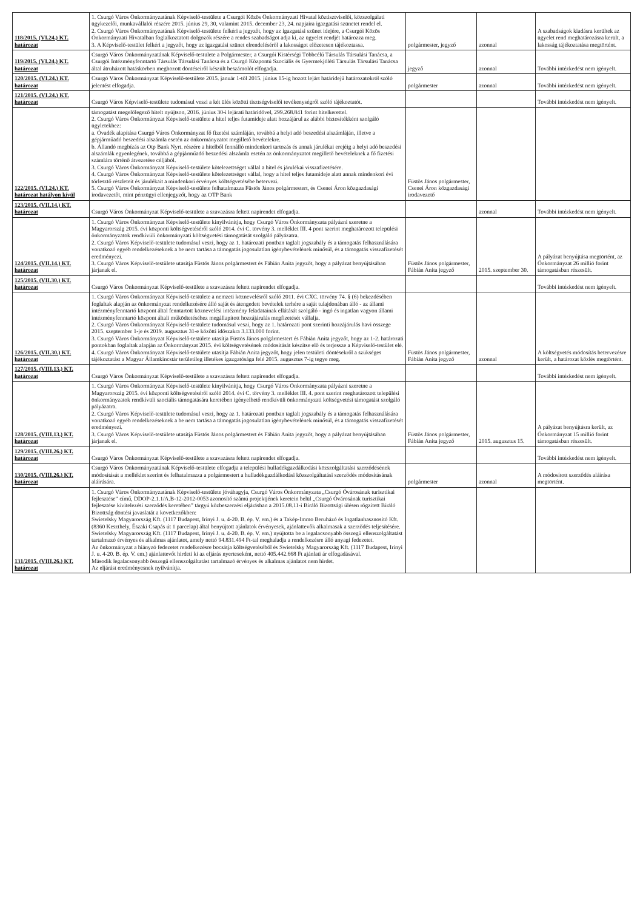| 118/2015. (VI.24.) KT. határozat | 1. Csurgó Város Önkormányzatának Képviselő-testülete a Csurgói Közös Önkormányzati Hivatal köztisztviselői, közszolgálati ügykezelői, munkavállalói részére 2015. június 29, 30, valamint 2015. december 23, 24. napjaira igazgatási szünetet rendel el. 2. Csurgó Város Önkormányzatának Képviselő-testülete felkéri a jegyzőt, hogy az igazgatási szünet idejére, a Csurgói Közös Önkormányzati Hivatalban foglalkoztatott dolgozók részére a rendes szabadságot adja ki, az ügyelet rendjét határozza meg. 3. A Képviselő-testület felkéri a jegyzőt, hogy az igazgatási szünet elrendeléséről a lakosságot előzetesen tájékoztassa. | polgármester, jegyző | azonnal | A szabadságok kiadásra kerültek az ügyelet rend meghatározásra került, a lakosság tájékoztatása megtörtént. |
| 119/2015. (VI.24.) KT. határozat | Csurgó Város Önkormányzatának Képviselő-testülete a Polgármester, a Csurgói Kistérségi Többcélú Társulás Társulási Tanácsa, a Csurgói Intézményfenntartó Társulás Társulási Tanácsa és a Csurgó Központú Szociális és Gyermekjóléti Társulás Társulási Tanácsa által átruházott hatáskörben meghozott döntéseiről készült beszámolót elfogadja. | jegyző | azonnal | További intézkedést nem igényelt. |
| 120/2015. (VI.24.) KT. határozat | Csurgó Város Önkormányzat Képviselő-testülete 2015. január 1-től 2015. június 15-ig hozott lejárt határidejű határozatokról szóló jelentést elfogadja. | polgármester | azonnal | További intézkedést nem igényelt. |
| 121/2015. (VI.24.) KT. határozat | Csurgó Város Képviselő-testülete tudomásul veszi a két ülés közötti tisztségviselői tevékenységről szóló tájékoztatót. | | | További intézkedést nem igényelt. |
| 122/2015. (VI.24.) KT. határozat hatályon kívül | támogatást megelőlegező hitelt nyújtson, 2016. június 30-i lejárati határidővel, 299.268.841 forint hitelkerettel. 2. Csurgó Város Önkormányzat Képviselő-testülete a hitel teljes futamideje alatt hozzájárul az alábbi biztosítékként szolgáló ügyletekhez: a. Óvadék alapítása Csurgó Város Önkormányzat fő fizetési számláján, továbbá a helyi adó beszedési alszámláján, illetve a gépjárműadó beszedési alszámla esetén az önkormányzatot megillető bevételekre. b. Állandó megbízás az Otp Bank Nyrt. részére a hitelből fennálló mindenkori tartozás és annak járulékai erejéig a helyi adó beszedési alszámlák egyenlegének, továbbá a gépjárműadó beszedési alszámla esetén az önkormányzatot megillető bevételeknek a fő fizetési számlára történő átvezetése céljából. 3. Csurgó Város Önkormányzat Képviselő-testülete kötelezettséget vállal a hitel és járulékai visszafizetésére. 4. Csurgó Város Önkormányzat Képviselő-testülete kötelezettséget vállal, hogy a hitel teljes futamideje alatt annak mindenkori évi törlesztő részleteit és járulékait a mindenkori érvényes költségvetésébe betervezi. 5. Csurgó Város Önkormányzat Képviselő-testülete felhatalmazza Füstös János polgármestert, és Csenei Áron közgazdasági irodavezetőt, mint pénzügyi ellenjegyzőt, hogy az OTP Bank | Füstös János polgármester, Csenei Áron közgazdasági irodavezető | | |
| 123/2015. (VII.14.) KT. határozat | Csurgó Város Önkormányzat Képviselő-testülete a szavazásra feltett napirendet elfogadja. | | azonnal | További intézkedést nem igényelt. |
| 124/2015. (VII.14.) KT. határozat | 1. Csurgó Város Önkormányzat Képviselő-testülete kinyilvánítja, hogy Csurgó Város Önkormányzata pályázni szeretne a Magyarország 2015. évi központi költségvetéséről szóló 2014. évi C. törvény 3. melléklet III. 4 pont szerint meghatározott települési önkormányzatok rendkívüli önkormányzati költségvetési támogatását szolgáló pályázatra. 2. Csurgó Város Képviselő-testülete tudomásul veszi, hogy az 1. határozati pontban taglalt jogszabály és a támogatás felhasználására vonatkozó egyéb rendelkezéseknek a be nem tartása a támogatás jogosulatlan igénybevételének minősül, és a támogatás visszafizetését eredményezi. 3. Csurgó Város Képviselő-testülete utasítja Füstös János polgármestert és Fábián Anita jegyzőt, hogy a pályázat benyújtásában járjanak el. | Füstös János polgármester, Fábián Anita jegyző | 2015. szeptember 30. | A pályázat benyújtása megtörtént, az Önkormányzat 26 millió forint támogatásban részesült. |
| 125/2015. (VII.30.) KT. határozat | Csurgó Város Önkormányzat Képviselő-testülete a szavazásra feltett napirendet elfogadja. | | | További intézkedést nem igényelt. |
| 126/2015. (VII.30.) KT. határozat | 1. Csurgó Város Önkormányzat Képviselő-testülete a nemzeti köznevelésről szóló 2011. évi CXC. törvény 74. § (6) bekezdésében foglaltak alapján az önkormányzat rendelkezésére álló saját és átengedett bevételek terhére a saját tulajdonában álló - az állami intézményfenntartó központ által fenntartott köznevelési intézmény feladatainak ellátását szolgáló - ingó és ingatlan vagyon állami intézményfenntartó központ általi működtetéséhez megállapított hozzájárulás megfizetését vállalja. 2. Csurgó Város Önkormányzat Képviselő-testülete tudomásul veszi, hogy az 1. határozati pont szerinti hozzájárulás havi összege 2015. szeptember 1-je és 2019. augusztus 31-e közötti időszakra 3.133.000 forint. 3. Csurgó Város Önkormányzat Képviselő-testülete utasítja Füstös János polgármestert és Fábián Anita jegyzőt, hogy az 1-2. határozati pontokban foglaltak alapján az Önkormányzat 2015. évi költségvetésének módosítását készítse elő és terjessze a Képviselő-testület elé. 4. Csurgó Város Önkormányzat Képviselő-testülete utasítja Fábián Anita jegyzőt, hogy jelen testületi döntésekről a szükséges tájékoztatást a Magyar Államkincstár területileg illetékes igazgatósága felé 2015. augusztus 7-ig tegye meg. | Füstös János polgármester, Fábián Anita jegyző | azonnal | A költségvetés módosítás betervezésre került, a határozat közlés megtörtént. |
| 127/2015. (VIII.13.) KT. határozat | Csurgó Város Önkormányzat Képviselő-testülete a szavazásra feltett napirendet elfogadja. | | | További intézkedést nem igényelt. |
| 128/2015. (VIII.13.) KT. határozat | 1. Csurgó Város Önkormányzat Képviselő-testülete kinyilvánítja, hogy Csurgó Város Önkormányzata pályázni szeretne a Magyarország 2015. évi központi költségvetéséről szóló 2014. évi C. törvény 3. melléklet III. 4. pont szerint meghatározott települési önkormányzatok rendkívüli szociális támogatására keretében igényelhető rendkívüli önkormányzati költségvetési támogatást szolgáló pályázatra. 2. Csurgó Város Képviselő-testülete tudomásul veszi, hogy az 1. határozati pontban taglalt jogszabály és a támogatás felhasználására vonatkozó egyéb rendelkezéseknek a be nem tartása a támogatás jogosulatlan igénybevételének minősül, és a támogatás visszafizetését eredményezi. 3. Csurgó Város Képviselő-testülete utasítja Füstös János polgármestert és Fábián Anita jegyzőt, hogy a pályázat benyújtásában járjanak el. | Füstös János polgármester, Fábián Anita jegyző | 2015. augusztus 15. | A pályázat benyújtásra került, az Önkormányzat 15 millió forint támogatásban részesült. |
| 129/2015. (VIII.26.) KT. határozat | Csurgó Város Önkormányzat Képviselő-testülete a szavazásra feltett napirendet elfogadja. | | | További intézkedést nem igényelt. |
| 130/2015. (VIII.26.) KT. határozat | Csurgó Város Önkormányzatának Képviselő-testülete elfogadja a települési hulladékgazdálkodási közszolgáltatási szerződésének módosítását a melléklet szerint és felhatalmazza a polgármestert a hulladékgazdálkodási közszolgáltatási szerződés módosításának aláírására. | polgármester | azonnal | A módosított szerződés aláírása megtörtént. |
| 131/2015. (VIII.26.) KT. határozat | 1. Csurgó Város Önkormányzatának Képviselő-testülete jóváhagyja, Csurgó Város Önkormányzata „Csurgó Óvárosának turisztikai fejlesztése” című, DDOP-2.1.1/A.B-12-2012-0053 azonosító számú projektjének keretein belül „Csurgó Óvárosának turisztikai fejlesztése kivitelezési szerződés keretében” tárgyú közbeszerzési eljárásban a 2015.08.11-i Bíráló Bizottsági ülésen rögzített Bíráló Bizottság döntési javaslatát a következőkben: Swietelsky Magyarország Kft. (1117 Budapest, Irinyi J. u. 4-20. B. ép. V. em.) és a Takép-Immo Beruházó és Ingatlanhasznosító Kft. (8360 Keszthely, Északi Csapás út 1 parcelap) által benyújtott ajánlatok érvényesek, ajánlattevők alkalmasak a szerződés teljesítésére. Swietelsky Magyarország Kft. (1117 Budapest, Irinyi J. u. 4-20. B. ép. V. em.) nyújtotta be a legalacsonyabb összegű ellenszolgáltatást tartalmazó érvényes és alkalmas ajánlatot, amely nettó 94.831.494 Ft-tal meghaladja a rendelkezésre álló anyagi fedezetet. Az önkormányzat a hiányzó fedezetet rendelkezésre bocsátja költségvetéséből és Swietelsky Magyarország Kft. (1117 Budapest, Irinyi J. u. 4-20. B. ép. V. em.) ajánlattevőt hirdeti ki az eljárás nyerteseként, nettó 405.442.668 Ft ajánlati ár elfogadásával. Második legalacsonyabb összegű ellenszolgáltatást tartalmazó érvényes és alkalmas ajánlatot nem hirdet. Az eljárást eredményesnek nyilvánítja. | | | |